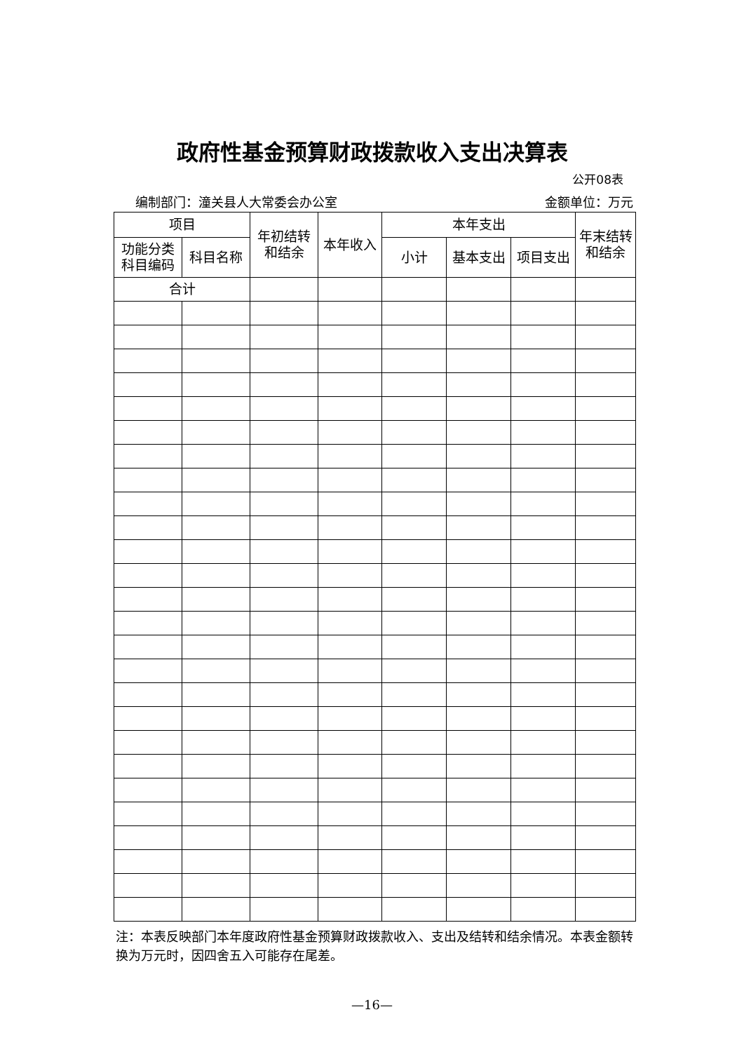政府性基金预算财政拨款收入支出决算表
公开08表
编制部门：潼关县人大常委会办公室 金额单位：万元
| 项目 | | 年初结转 和结余 | 本年收入 | 本年支出 | | | 年末结转 和结余 |
| --- | --- | --- | --- | --- | --- | --- | --- |
| 功能分类 科目编码 | 科目名称 | | | 小计 | 基本支出 | 项目支出 | |
| 合计 | | | | | | | |
注：本表反映部门本年度政府性基金预算财政拨款收入、支出及结转和结余情况。本表金额转换为万元时，因四舍五入可能存在尾差。
—16—